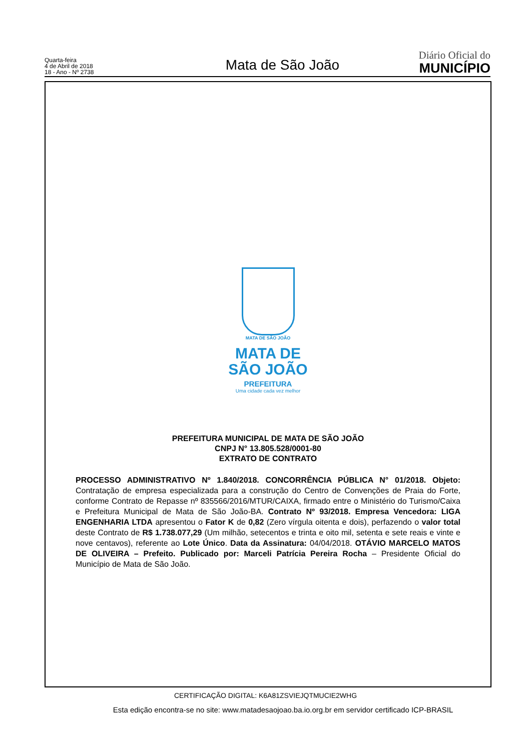Quarta-feira
4 de Abril de 2018
18 - Ano - Nº 2738
Mata de São João
Diário Oficial do
MUNICÍPIO
MATA DE SÃO JOÃO
MATA DE
SÃO JOÃO
PREFEITURA
Uma cidade cada vez melhor
PREFEITURA MUNICIPAL DE MATA DE SÃO JOÃO
CNPJ N° 13.805.528/0001-80
EXTRATO DE CONTRATO
PROCESSO ADMINISTRATIVO Nº 1.840/2018. CONCORRÊNCIA PÚBLICA N° 01/2018. Objeto: Contratação de empresa especializada para a construção do Centro de Convenções de Praia do Forte, conforme Contrato de Repasse nº 835566/2016/MTUR/CAIXA, firmado entre o Ministério do Turismo/Caixa e Prefeitura Municipal de Mata de São João-BA. Contrato Nº 93/2018. Empresa Vencedora: LIGA ENGENHARIA LTDA apresentou o Fator K de 0,82 (Zero vírgula oitenta e dois), perfazendo o valor total deste Contrato de R$ 1.738.077,29 (Um milhão, setecentos e trinta e oito mil, setenta e sete reais e vinte e nove centavos), referente ao Lote Único. Data da Assinatura: 04/04/2018. OTÁVIO MARCELO MATOS DE OLIVEIRA – Prefeito. Publicado por: Marceli Patrícia Pereira Rocha – Presidente Oficial do Município de Mata de São João.
CERTIFICAÇÃO DIGITAL: K6A81ZSVIEJQTMUCIE2WHG
Esta edição encontra-se no site: www.matadesaojoao.ba.io.org.br em servidor certificado ICP-BRASIL